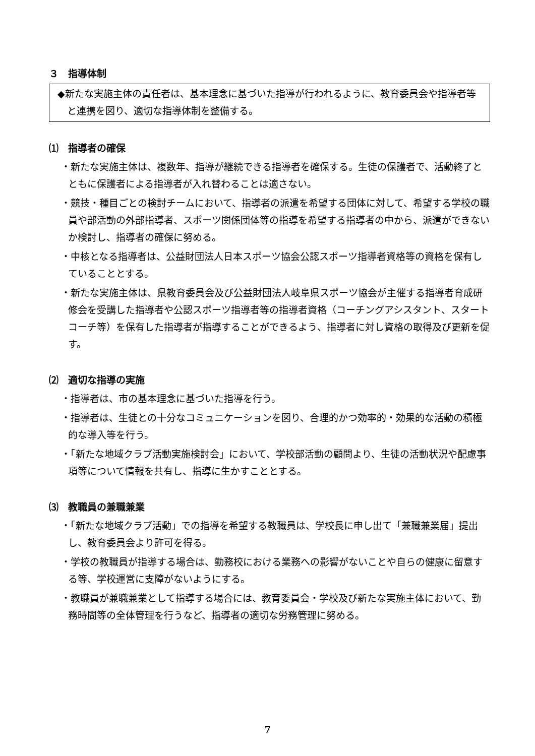３　指導体制
◆新たな実施主体の責任者は、基本理念に基づいた指導が行われるように、教育委員会や指導者等と連携を図り、適切な指導体制を整備する。
⑴　指導者の確保
・新たな実施主体は、複数年、指導が継続できる指導者を確保する。生徒の保護者で、活動終了とともに保護者による指導者が入れ替わることは適さない。
・競技・種目ごとの検討チームにおいて、指導者の派遣を希望する団体に対して、希望する学校の職員や部活動の外部指導者、スポーツ関係団体等の指導を希望する指導者の中から、派遣ができないか検討し、指導者の確保に努める。
・中核となる指導者は、公益財団法人日本スポーツ協会公認スポーツ指導者資格等の資格を保有していることとする。
・新たな実施主体は、県教育委員会及び公益財団法人岐阜県スポーツ協会が主催する指導者育成研修会を受講した指導者や公認スポーツ指導者等の指導者資格（コーチングアシスタント、スタートコーチ等）を保有した指導者が指導することができるよう、指導者に対し資格の取得及び更新を促す。
⑵　適切な指導の実施
・指導者は、市の基本理念に基づいた指導を行う。
・指導者は、生徒との十分なコミュニケーションを図り、合理的かつ効率的・効果的な活動の積極的な導入等を行う。
・「新たな地域クラブ活動実施検討会」において、学校部活動の顧問より、生徒の活動状況や配慮事項等について情報を共有し、指導に生かすこととする。
⑶　教職員の兼職兼業
・「新たな地域クラブ活動」での指導を希望する教職員は、学校長に申し出て「兼職兼業届」提出し、教育委員会より許可を得る。
・学校の教職員が指導する場合は、勤務校における業務への影響がないことや自らの健康に留意する等、学校運営に支障がないようにする。
・教職員が兼職兼業として指導する場合には、教育委員会・学校及び新たな実施主体において、勤務時間等の全体管理を行うなど、指導者の適切な労務管理に努める。
7